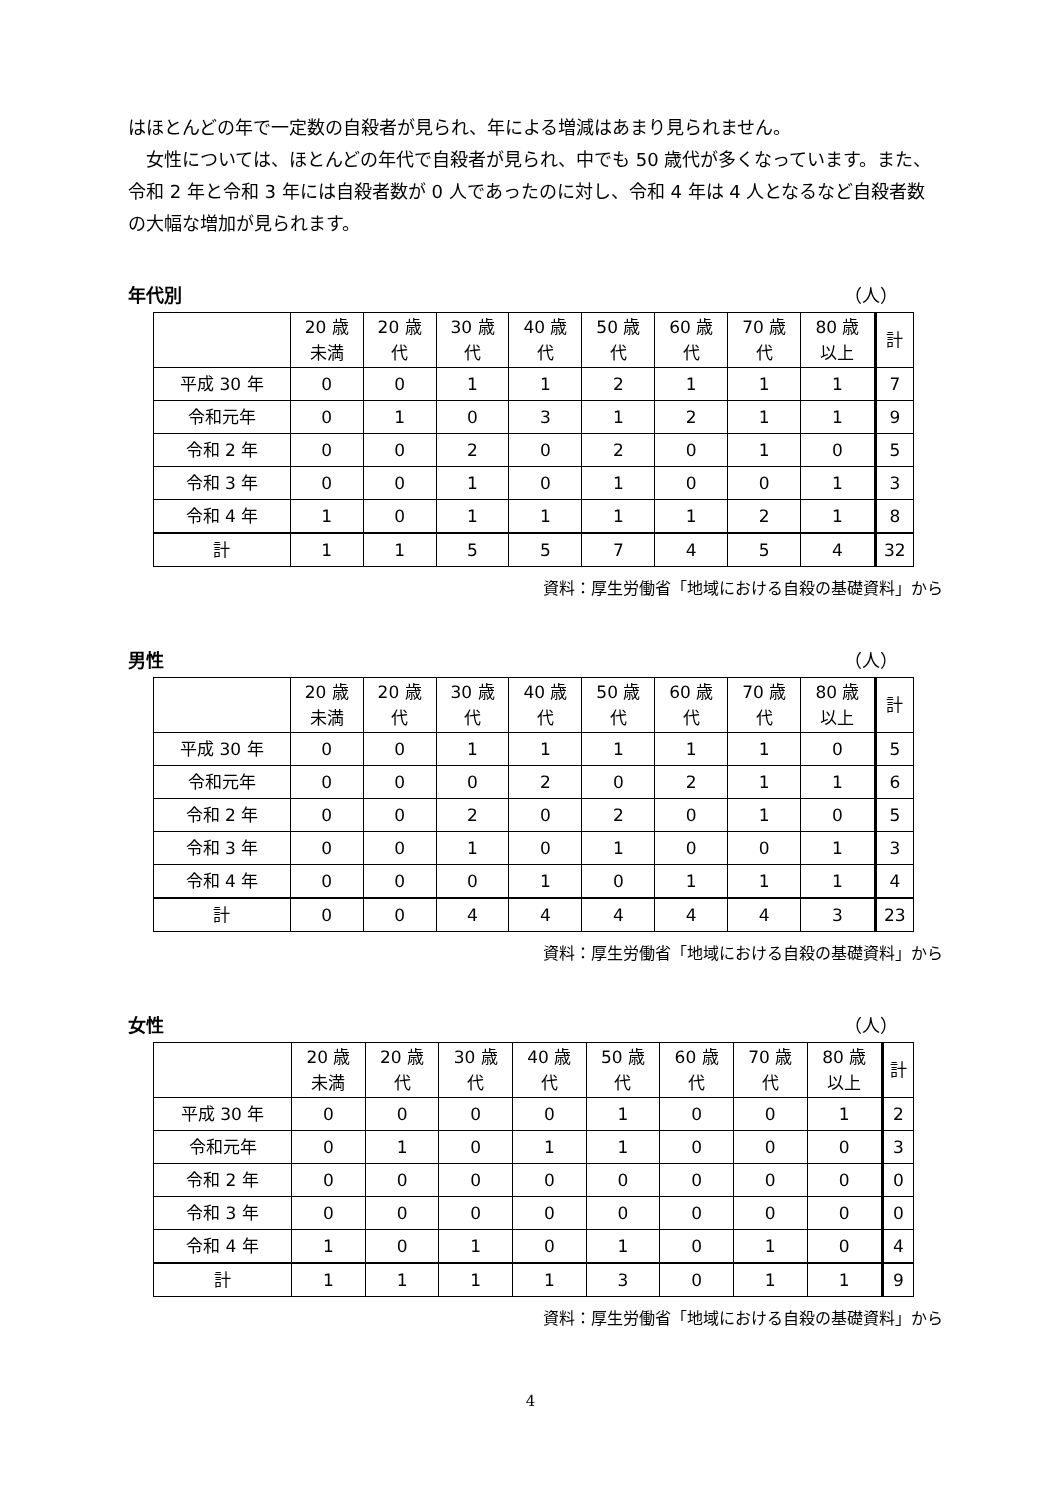はほとんどの年で一定数の自殺者が見られ、年による増減はあまり見られません。
　女性については、ほとんどの年代で自殺者が見られ、中でも 50 歳代が多くなっています。また、令和 2 年と令和 3 年には自殺者数が 0 人であったのに対し、令和 4 年は 4 人となるなど自殺者数の大幅な増加が見られます。
年代別 （人）
| | 20 歳 未満 | 20 歳 代 | 30 歳 代 | 40 歳 代 | 50 歳 代 | 60 歳 代 | 70 歳 代 | 80 歳 以上 | 計 |
| --- | --- | --- | --- | --- | --- | --- | --- | --- | --- |
| 平成 30 年 | 0 | 0 | 1 | 1 | 2 | 1 | 1 | 1 | 7 |
| 令和元年 | 0 | 1 | 0 | 3 | 1 | 2 | 1 | 1 | 9 |
| 令和 2 年 | 0 | 0 | 2 | 0 | 2 | 0 | 1 | 0 | 5 |
| 令和 3 年 | 0 | 0 | 1 | 0 | 1 | 0 | 0 | 1 | 3 |
| 令和 4 年 | 1 | 0 | 1 | 1 | 1 | 1 | 2 | 1 | 8 |
| 計 | 1 | 1 | 5 | 5 | 7 | 4 | 5 | 4 | 32 |
資料：厚生労働省「地域における自殺の基礎資料」から
男性 （人）
| | 20 歳 未満 | 20 歳 代 | 30 歳 代 | 40 歳 代 | 50 歳 代 | 60 歳 代 | 70 歳 代 | 80 歳 以上 | 計 |
| --- | --- | --- | --- | --- | --- | --- | --- | --- | --- |
| 平成 30 年 | 0 | 0 | 1 | 1 | 1 | 1 | 1 | 0 | 5 |
| 令和元年 | 0 | 0 | 0 | 2 | 0 | 2 | 1 | 1 | 6 |
| 令和 2 年 | 0 | 0 | 2 | 0 | 2 | 0 | 1 | 0 | 5 |
| 令和 3 年 | 0 | 0 | 1 | 0 | 1 | 0 | 0 | 1 | 3 |
| 令和 4 年 | 0 | 0 | 0 | 1 | 0 | 1 | 1 | 1 | 4 |
| 計 | 0 | 0 | 4 | 4 | 4 | 4 | 4 | 3 | 23 |
資料：厚生労働省「地域における自殺の基礎資料」から
女性 （人）
| | 20 歳 未満 | 20 歳 代 | 30 歳 代 | 40 歳 代 | 50 歳 代 | 60 歳 代 | 70 歳 代 | 80 歳 以上 | 計 |
| --- | --- | --- | --- | --- | --- | --- | --- | --- | --- |
| 平成 30 年 | 0 | 0 | 0 | 0 | 1 | 0 | 0 | 1 | 2 |
| 令和元年 | 0 | 1 | 0 | 1 | 1 | 0 | 0 | 0 | 3 |
| 令和 2 年 | 0 | 0 | 0 | 0 | 0 | 0 | 0 | 0 | 0 |
| 令和 3 年 | 0 | 0 | 0 | 0 | 0 | 0 | 0 | 0 | 0 |
| 令和 4 年 | 1 | 0 | 1 | 0 | 1 | 0 | 1 | 0 | 4 |
| 計 | 1 | 1 | 1 | 1 | 3 | 0 | 1 | 1 | 9 |
資料：厚生労働省「地域における自殺の基礎資料」から
4